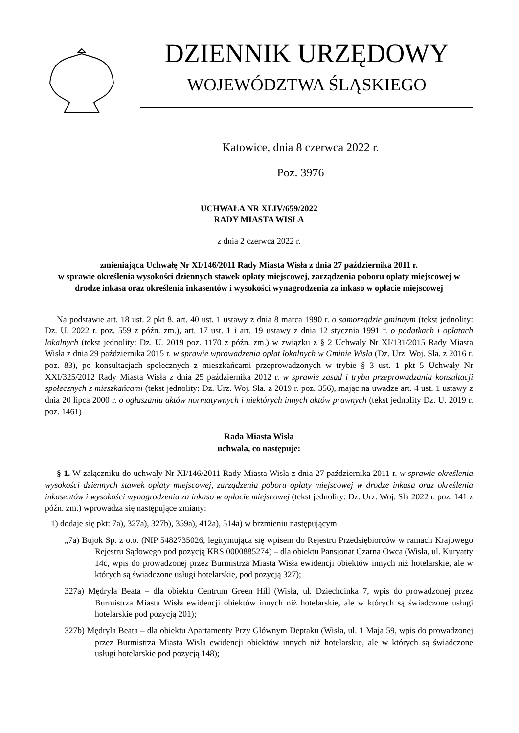DZIENNIK URZĘDOWY
WOJEWÓDZTWA ŚLĄSKIEGO
Katowice, dnia 8 czerwca 2022 r.
Poz. 3976
UCHWAŁA NR XLIV/659/2022
RADY MIASTA WISŁA
z dnia 2 czerwca 2022 r.
zmieniająca Uchwałę Nr XI/146/2011 Rady Miasta Wisła z dnia 27 października 2011 r.
w sprawie określenia wysokości dziennych stawek opłaty miejscowej, zarządzenia poboru opłaty miejscowej w drodze inkasa oraz określenia inkasentów i wysokości wynagrodzenia za inkaso w opłacie miejscowej
Na podstawie art. 18 ust. 2 pkt 8, art. 40 ust. 1 ustawy z dnia 8 marca 1990 r. o samorządzie gminnym (tekst jednolity: Dz. U. 2022 r. poz. 559 z późn. zm.), art. 17 ust. 1 i art. 19 ustawy z dnia 12 stycznia 1991 r. o podatkach i opłatach lokalnych (tekst jednolity: Dz. U. 2019 poz. 1170 z późn. zm.) w związku z § 2 Uchwały Nr XI/131/2015 Rady Miasta Wisła z dnia 29 października 2015 r. w sprawie wprowadzenia opłat lokalnych w Gminie Wisła (Dz. Urz. Woj. Sla. z 2016 r. poz. 83), po konsultacjach społecznych z mieszkańcami przeprowadzonych w trybie § 3 ust. 1 pkt 5 Uchwały Nr XXI/325/2012 Rady Miasta Wisła z dnia 25 października 2012 r. w sprawie zasad i trybu przeprowadzania konsultacji społecznych z mieszkańcami (tekst jednolity: Dz. Urz. Woj. Sla. z 2019 r. poz. 356), mając na uwadze art. 4 ust. 1 ustawy z dnia 20 lipca 2000 r. o ogłaszaniu aktów normatywnych i niektórych innych aktów prawnych (tekst jednolity Dz. U. 2019 r. poz. 1461)
Rada Miasta Wisła
uchwala, co następuje:
§ 1. W załączniku do uchwały Nr XI/146/2011 Rady Miasta Wisła z dnia 27 października 2011 r. w sprawie określenia wysokości dziennych stawek opłaty miejscowej, zarządzenia poboru opłaty miejscowej w drodze inkasa oraz określenia inkasentów i wysokości wynagrodzenia za inkaso w opłacie miejscowej (tekst jednolity: Dz. Urz. Woj. Sla 2022 r. poz. 141 z późn. zm.) wprowadza się następujące zmiany:
1) dodaje się pkt: 7a), 327a), 327b), 359a), 412a), 514a) w brzmieniu następującym:
„7a) Bujok Sp. z o.o. (NIP 5482735026, legitymująca się wpisem do Rejestru Przedsiębiorców w ramach Krajowego Rejestru Sądowego pod pozycją KRS 0000885274) – dla obiektu Pansjonat Czarna Owca (Wisła, ul. Kuryatty 14c, wpis do prowadzonej przez Burmistrza Miasta Wisła ewidencji obiektów innych niż hotelarskie, ale w których są świadczone usługi hotelarskie, pod pozycją 327);
327a) Mędryla Beata – dla obiektu Centrum Green Hill (Wisła, ul. Dziechcinka 7, wpis do prowadzonej przez Burmistrza Miasta Wisła ewidencji obiektów innych niż hotelarskie, ale w których są świadczone usługi hotelarskie pod pozycją 201);
327b) Mędryla Beata – dla obiektu Apartamenty Przy Głównym Deptaku (Wisła, ul. 1 Maja 59, wpis do prowadzonej przez Burmistrza Miasta Wisła ewidencji obiektów innych niż hotelarskie, ale w których są świadczone usługi hotelarskie pod pozycją 148);